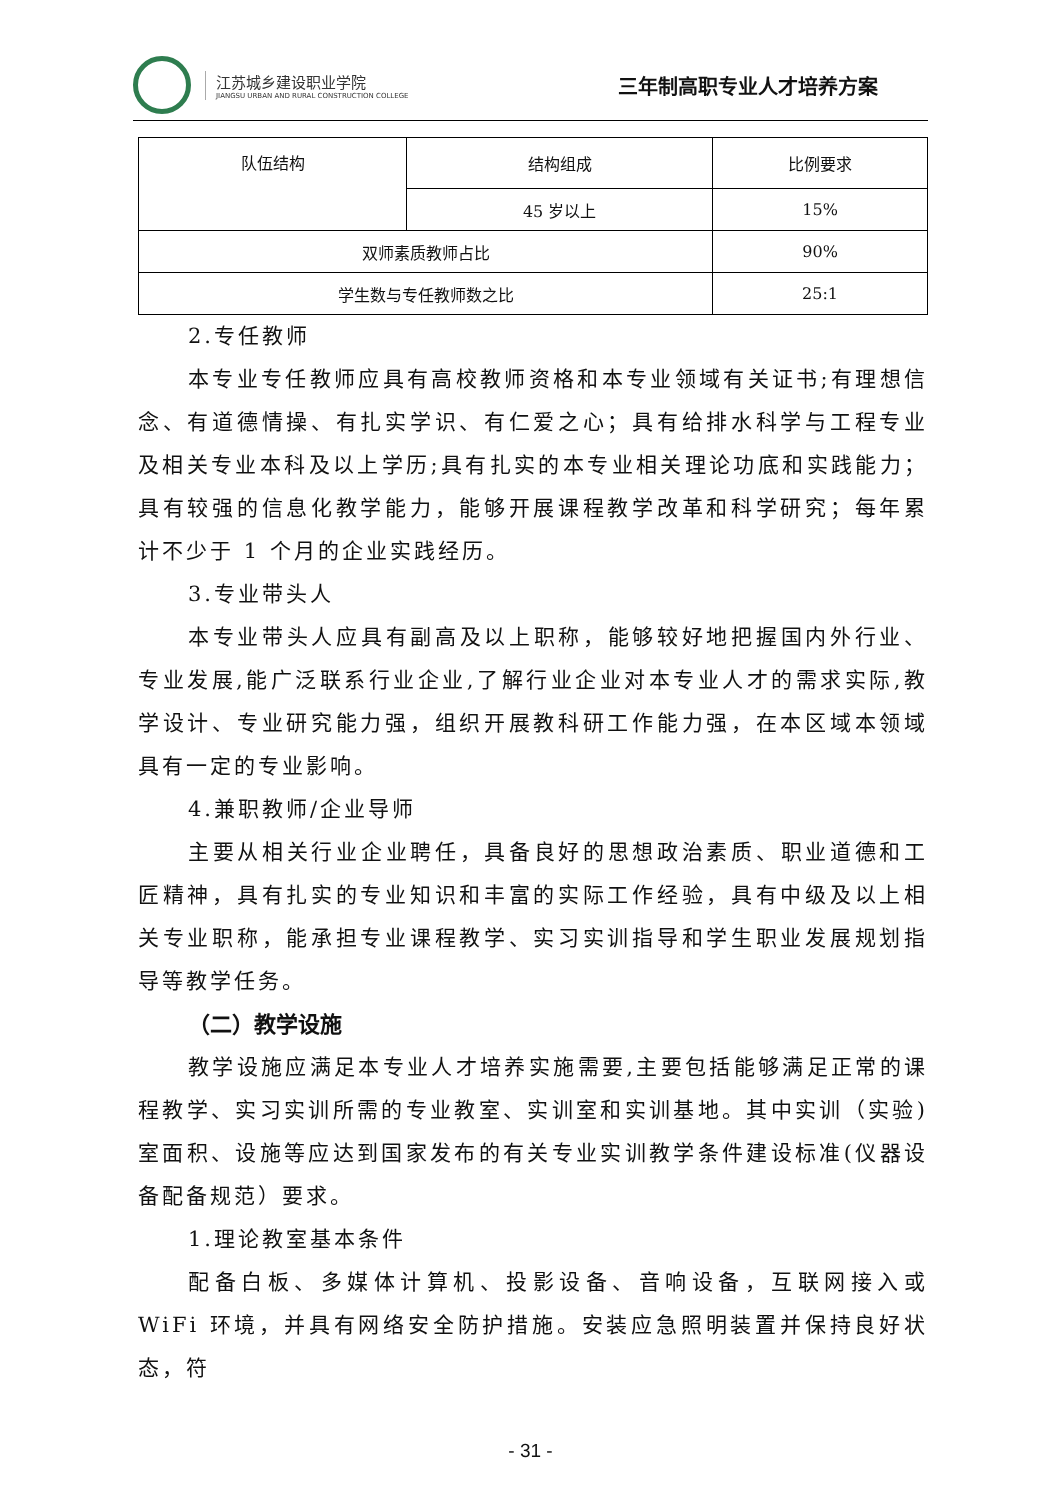江苏城乡建设职业学院
JIANGSU URBAN AND RURAL CONSTRUCTION COLLEGE
三年制高职专业人才培养方案
| 队伍结构 | 结构组成 | 比例要求 |
| | 45 岁以上 | 15% |
| 双师素质教师占比 | | 90% |
| 学生数与专任教师数之比 | | 25:1 |
2.专任教师
本专业专任教师应具有高校教师资格和本专业领域有关证书;有理想信念、有道德情操、有扎实学识、有仁爱之心；具有给排水科学与工程专业及相关专业本科及以上学历;具有扎实的本专业相关理论功底和实践能力；具有较强的信息化教学能力，能够开展课程教学改革和科学研究；每年累计不少于 1 个月的企业实践经历。
3.专业带头人
本专业带头人应具有副高及以上职称，能够较好地把握国内外行业、专业发展,能广泛联系行业企业,了解行业企业对本专业人才的需求实际,教学设计、专业研究能力强，组织开展教科研工作能力强，在本区域本领域具有一定的专业影响。
4.兼职教师/企业导师
主要从相关行业企业聘任，具备良好的思想政治素质、职业道德和工匠精神，具有扎实的专业知识和丰富的实际工作经验，具有中级及以上相关专业职称，能承担专业课程教学、实习实训指导和学生职业发展规划指导等教学任务。
（二）教学设施
教学设施应满足本专业人才培养实施需要,主要包括能够满足正常的课程教学、实习实训所需的专业教室、实训室和实训基地。其中实训（实验)室面积、设施等应达到国家发布的有关专业实训教学条件建设标准(仪器设备配备规范）要求。
1.理论教室基本条件
配备白板、多媒体计算机、投影设备、音响设备，互联网接入或 WiFi 环境，并具有网络安全防护措施。安装应急照明装置并保持良好状态，符
- 31 -